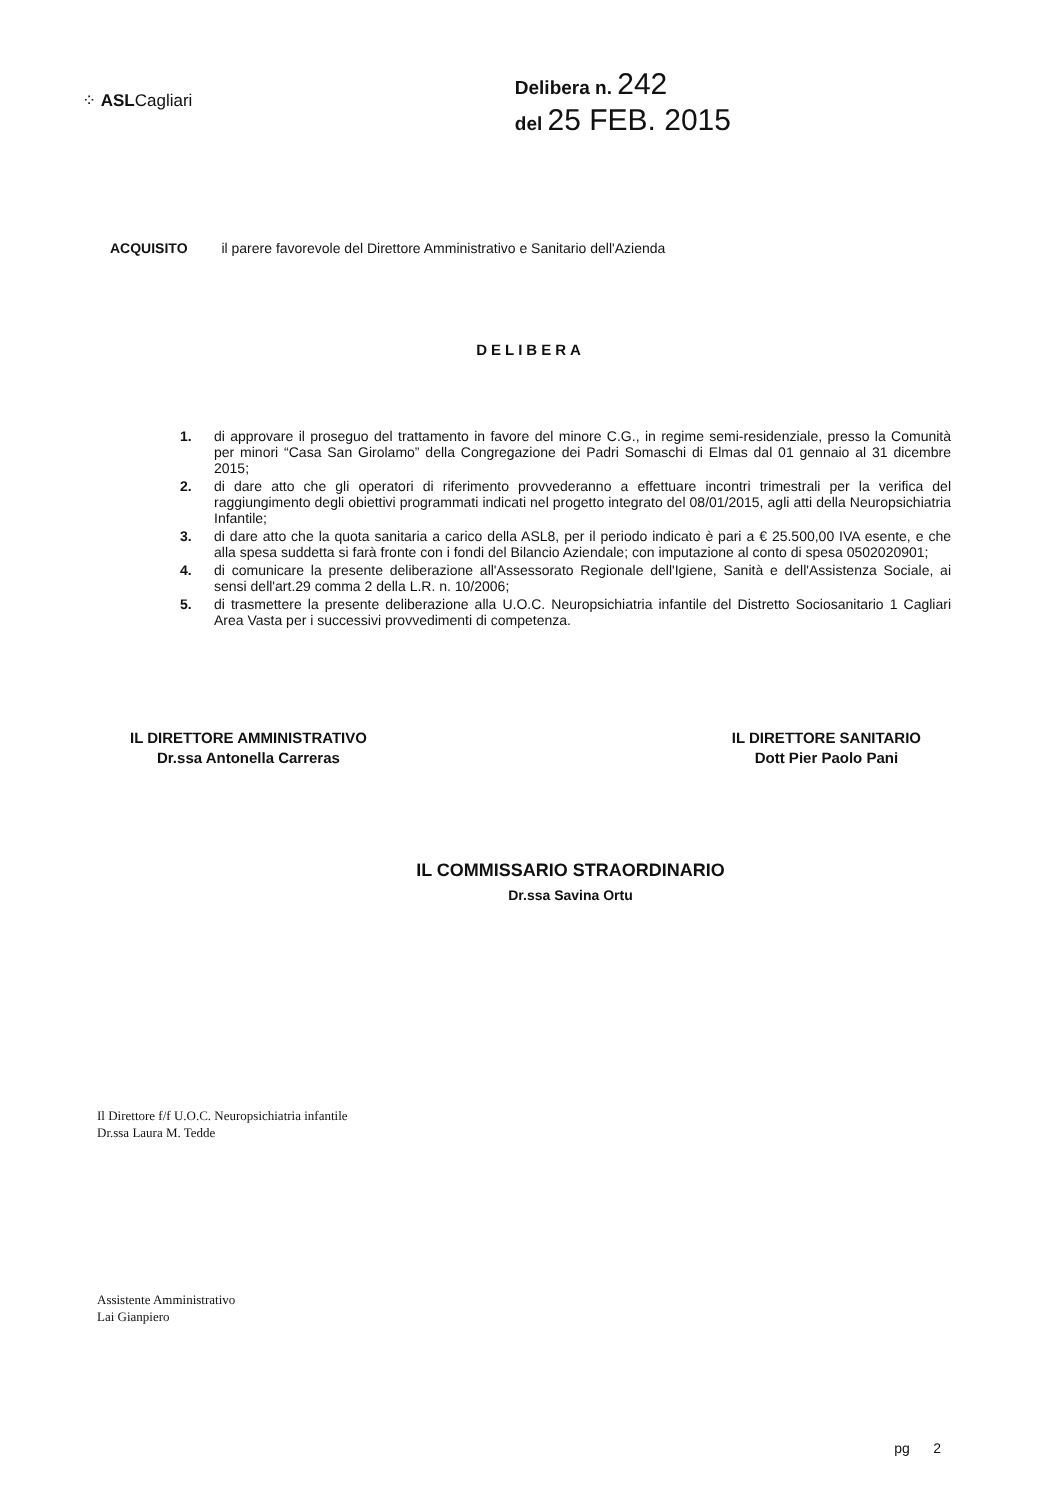⁘ ASLCagliari
Delibera n. 242
del 25 FEB. 2015
ACQUISITO il parere favorevole del Direttore Amministrativo e Sanitario dell'Azienda
DELIBERA
1. di approvare il proseguo del trattamento in favore del minore C.G., in regime semi-residenziale, presso la Comunità per minori “Casa San Girolamo” della Congregazione dei Padri Somaschi di Elmas dal 01 gennaio al 31 dicembre 2015;
2. di dare atto che gli operatori di riferimento provvederanno a effettuare incontri trimestrali per la verifica del raggiungimento degli obiettivi programmati indicati nel progetto integrato del 08/01/2015, agli atti della Neuropsichiatria Infantile;
3. di dare atto che la quota sanitaria a carico della ASL8, per il periodo indicato è pari a € 25.500,00 IVA esente, e che alla spesa suddetta si farà fronte con i fondi del Bilancio Aziendale; con imputazione al conto di spesa 0502020901;
4. di comunicare la presente deliberazione all'Assessorato Regionale dell'Igiene, Sanità e dell'Assistenza Sociale, ai sensi dell'art.29 comma 2 della L.R. n. 10/2006;
5. di trasmettere la presente deliberazione alla U.O.C. Neuropsichiatria infantile del Distretto Sociosanitario 1 Cagliari Area Vasta per i successivi provvedimenti di competenza.
IL DIRETTORE AMMINISTRATIVO
Dr.ssa Antonella Carreras
IL DIRETTORE SANITARIO
Dott Pier Paolo Pani
IL COMMISSARIO STRAORDINARIO
Dr.ssa Savina Ortu
Il Direttore f/f U.O.C. Neuropsichiatria infantile
Dr.ssa Laura M. Tedde
Assistente Amministrativo
Lai Gianpiero
pg 2